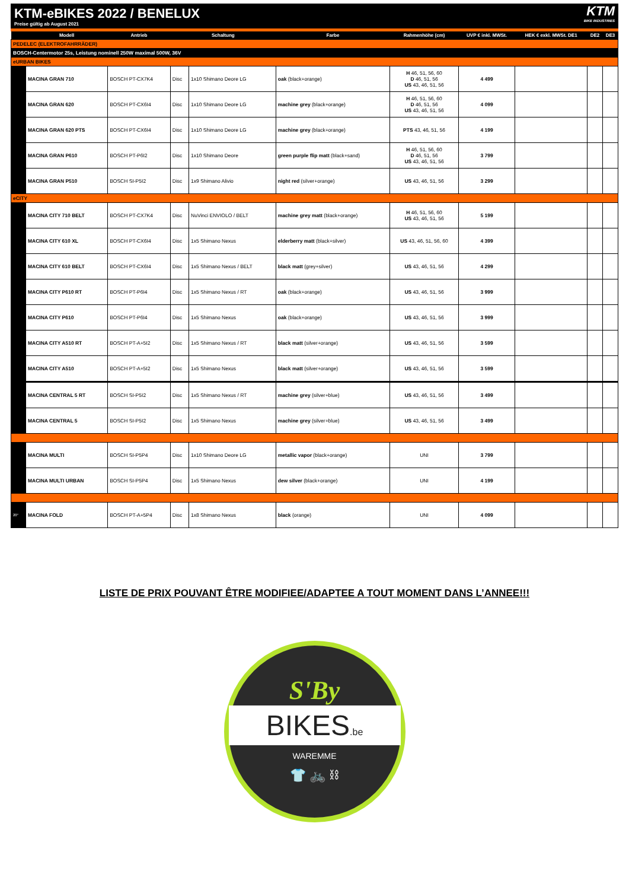KTM-eBIKES 2022 / BENELUX
Preise gültig ab August 2021
KTM
BIKE INDUSTRIES
| | Modell | Antrieb | Schaltung | | Farbe | Rahmenhöhe (cm) | UVP € inkl. MWSt. | HEK € exkl. MWSt. DE1 | DE2 | DE3 |
| --- | --- | --- | --- | --- | --- | --- | --- | --- | --- | --- |
| PEDELEC (ELEKTROFAHRRÄDER) | | | | | | | | | | |
| BOSCH-Centermotor 25s, Leistung nominell 250W maximal 500W, 36V | | | | | | | | | | |
| eURBAN BIKES | | | | | | | | | | |
| | MACINA GRAN 710 | BOSCH PT-CX7K4 | Disc | 1x10 Shimano Deore LG | oak (black+orange) | H 46, 51, 56, 60 D 46, 51, 56 US 43, 46, 51, 56 | 4 499 | | | |
| | MACINA GRAN 620 | BOSCH PT-CX6I4 | Disc | 1x10 Shimano Deore LG | machine grey (black+orange) | H 46, 51, 56, 60 D 46, 51, 56 US 43, 46, 51, 56 | 4 099 | | | |
| | MACINA GRAN 620 PTS | BOSCH PT-CX6I4 | Disc | 1x10 Shimano Deore LG | machine grey (black+orange) | PTS 43, 46, 51, 56 | 4 199 | | | |
| | MACINA GRAN P610 | BOSCH PT-P6I2 | Disc | 1x10 Shimano Deore | green purple flip matt (black+sand) | H 46, 51, 56, 60 D 46, 51, 56 US 43, 46, 51, 56 | 3 799 | | | |
| | MACINA GRAN P510 | BOSCH SI-P5I2 | Disc | 1x9 Shimano Alivio | night red (silver+orange) | US 43, 46, 51, 56 | 3 299 | | | |
| eCITY | | | | | | | | | | |
| | MACINA CITY 710 BELT | BOSCH PT-CX7K4 | Disc | NuVinci ENVIOLO / BELT | machine grey matt (black+orange) | H 46, 51, 56, 60 US 43, 46, 51, 56 | 5 199 | | | |
| | MACINA CITY 610 XL | BOSCH PT-CX6I4 | Disc | 1x5 Shimano Nexus | elderberry matt (black+silver) | US 43, 46, 51, 56, 60 | 4 399 | | | |
| | MACINA CITY 610 BELT | BOSCH PT-CX6I4 | Disc | 1x5 Shimano Nexus / BELT | black matt (grey+silver) | US 43, 46, 51, 56 | 4 299 | | | |
| | MACINA CITY P610 RT | BOSCH PT-P6I4 | Disc | 1x5 Shimano Nexus / RT | oak (black+orange) | US 43, 46, 51, 56 | 3 999 | | | |
| | MACINA CITY P610 | BOSCH PT-P6I4 | Disc | 1x5 Shimano Nexus | oak (black+orange) | US 43, 46, 51, 56 | 3 999 | | | |
| | MACINA CITY A510 RT | BOSCH PT-A+5I2 | Disc | 1x5 Shimano Nexus / RT | black matt (silver+orange) | US 43, 46, 51, 56 | 3 599 | | | |
| | MACINA CITY A510 | BOSCH PT-A+5I2 | Disc | 1x5 Shimano Nexus | black matt (silver+orange) | US 43, 46, 51, 56 | 3 599 | | | |
| | MACINA CENTRAL 5 RT | BOSCH SI-P5I2 | Disc | 1x5 Shimano Nexus / RT | machine grey (silver+blue) | US 43, 46, 51, 56 | 3 499 | | | |
| | MACINA CENTRAL 5 | BOSCH SI-P5I2 | Disc | 1x5 Shimano Nexus | machine grey (silver+blue) | US 43, 46, 51, 56 | 3 499 | | | |
| | MACINA MULTI | BOSCH SI-P5P4 | Disc | 1x10 Shimano Deore LG | metallic vapor (black+orange) | UNI | 3 799 | | | |
| | MACINA MULTI URBAN | BOSCH SI-P5P4 | Disc | 1x5 Shimano Nexus | dew silver (black+orange) | UNI | 4 199 | | | |
| 20" | MACINA FOLD | BOSCH PT-A+5P4 | Disc | 1x8 Shimano Nexus | black (orange) | UNI | 4 099 | | | |
LISTE DE PRIX POUVANT ÊTRE MODIFIEE/ADAPTEE A TOUT MOMENT DANS L’ANNEE!!!
S'By
BIKES.be
WAREMME
👕 🚲 ⛓